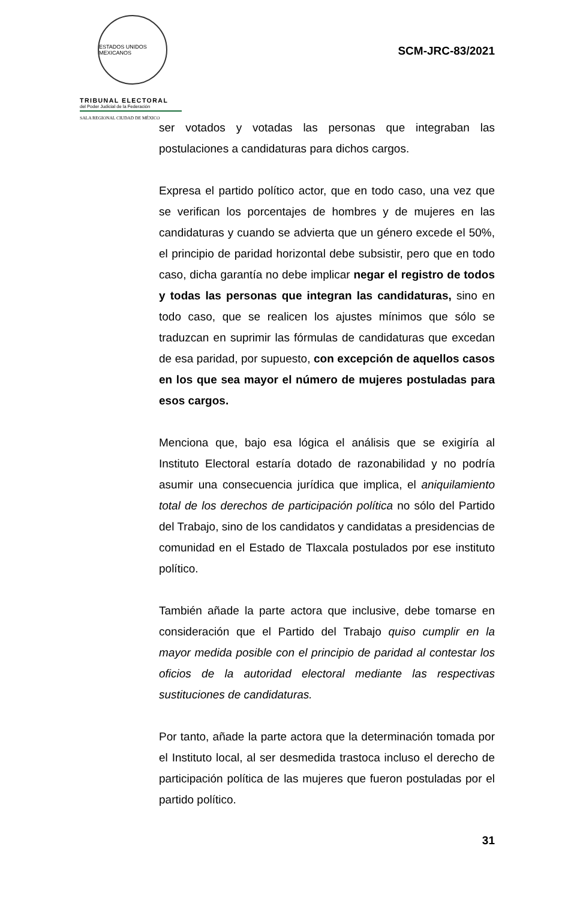ESTADOS UNIDOS MEXICANOS
TRIBUNAL ELECTORAL
del Poder Judicial de la Federación
SALA REGIONAL CIUDAD DE MÉXICO
SCM-JRC-83/2021
ser votados y votadas las personas que integraban las postulaciones a candidaturas para dichos cargos.
Expresa el partido político actor, que en todo caso, una vez que se verifican los porcentajes de hombres y de mujeres en las candidaturas y cuando se advierta que un género excede el 50%, el principio de paridad horizontal debe subsistir, pero que en todo caso, dicha garantía no debe implicar negar el registro de todos y todas las personas que integran las candidaturas, sino en todo caso, que se realicen los ajustes mínimos que sólo se traduzcan en suprimir las fórmulas de candidaturas que excedan de esa paridad, por supuesto, con excepción de aquellos casos en los que sea mayor el número de mujeres postuladas para esos cargos.
Menciona que, bajo esa lógica el análisis que se exigiría al Instituto Electoral estaría dotado de razonabilidad y no podría asumir una consecuencia jurídica que implica, el aniquilamiento total de los derechos de participación política no sólo del Partido del Trabajo, sino de los candidatos y candidatas a presidencias de comunidad en el Estado de Tlaxcala postulados por ese instituto político.
También añade la parte actora que inclusive, debe tomarse en consideración que el Partido del Trabajo quiso cumplir en la mayor medida posible con el principio de paridad al contestar los oficios de la autoridad electoral mediante las respectivas sustituciones de candidaturas.
Por tanto, añade la parte actora que la determinación tomada por el Instituto local, al ser desmedida trastoca incluso el derecho de participación política de las mujeres que fueron postuladas por el partido político.
31